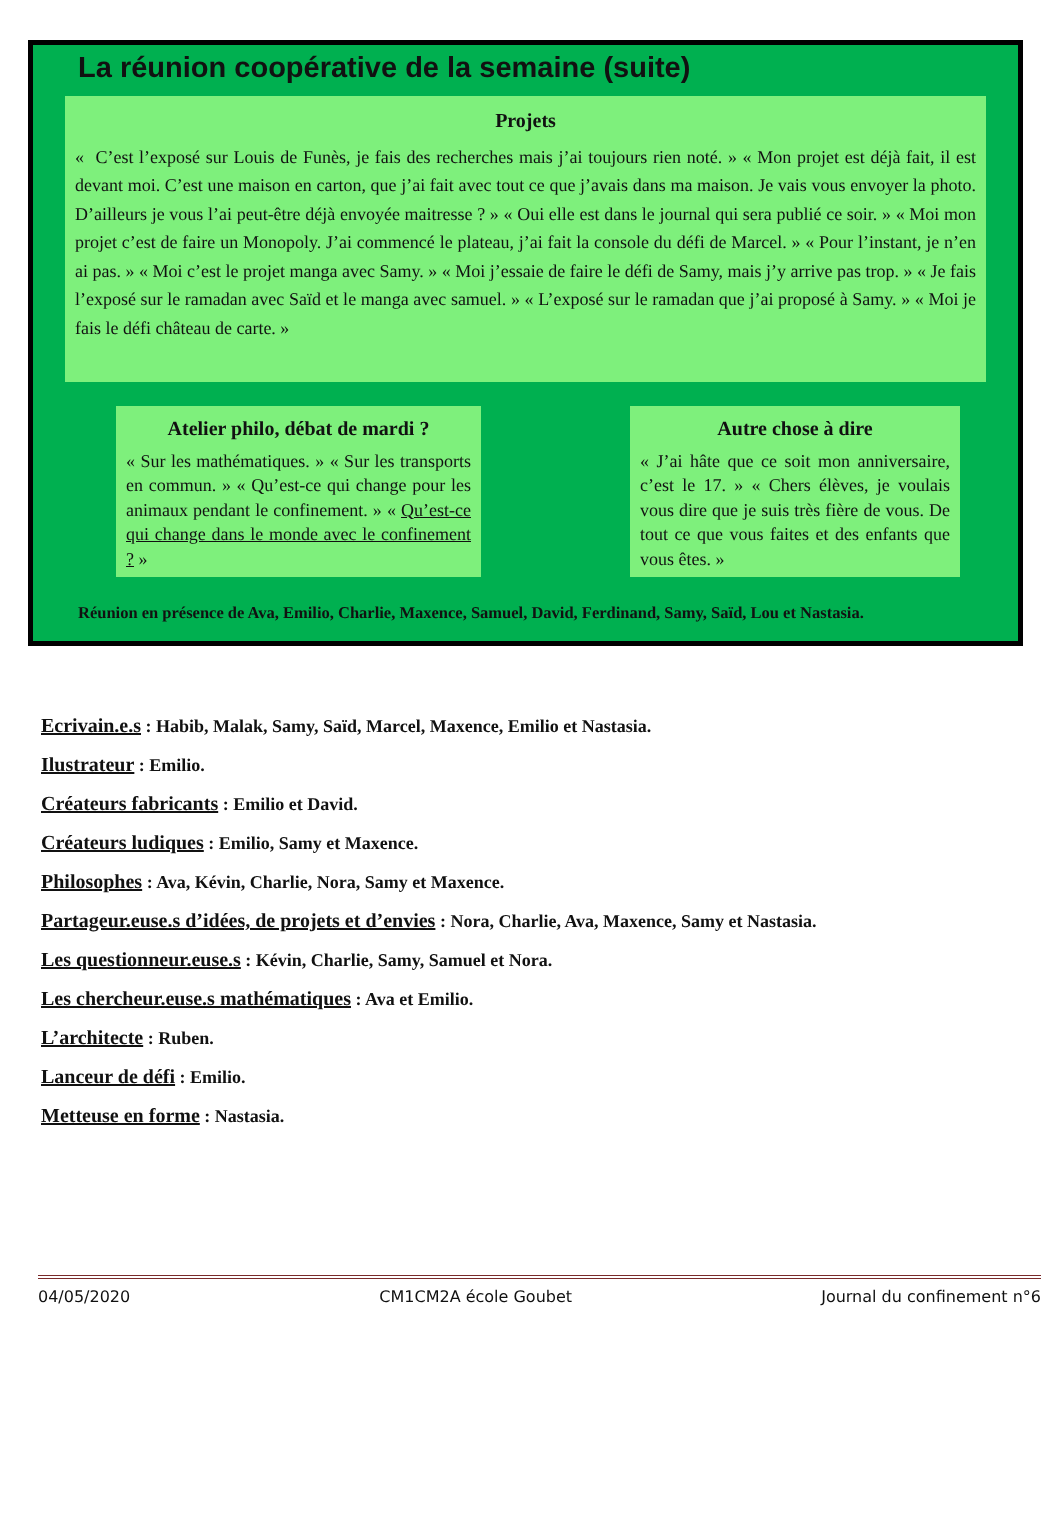La réunion coopérative de la semaine (suite)
Projets
« C’est l’exposé sur Louis de Funès, je fais des recherches mais j’ai toujours rien noté. » « Mon projet est déjà fait, il est devant moi. C’est une maison en carton, que j’ai fait avec tout ce que j’avais dans ma maison. Je vais vous envoyer la photo. D’ailleurs je vous l’ai peut-être déjà envoyée maitresse ? » « Oui elle est dans le journal qui sera publié ce soir. » « Moi mon projet c’est de faire un Monopoly. J’ai commencé le plateau, j’ai fait la console du défi de Marcel. » « Pour l’instant, je n’en ai pas. » « Moi c’est le projet manga avec Samy. » « Moi j’essaie de faire le défi de Samy, mais j’y arrive pas trop. » « Je fais l’exposé sur le ramadan avec Saïd et le manga avec samuel. » « L’exposé sur le ramadan que j’ai proposé à Samy. » « Moi je fais le défi château de carte. »
Atelier philo, débat de mardi ?
« Sur les mathématiques. » « Sur les transports en commun. » « Qu’est-ce qui change pour les animaux pendant le confinement. » « Qu’est-ce qui change dans le monde avec le confinement ? »
Autre chose à dire
« J’ai hâte que ce soit mon anniversaire, c’est le 17. » « Chers élèves, je voulais vous dire que je suis très fière de vous. De tout ce que vous faites et des enfants que vous êtes. »
Réunion en présence de Ava, Emilio, Charlie, Maxence, Samuel, David, Ferdinand, Samy, Saïd, Lou et Nastasia.
Ecrivain.e.s : Habib, Malak, Samy, Saïd, Marcel, Maxence, Emilio et Nastasia.
Ilustrateur : Emilio.
Créateurs fabricants : Emilio et David.
Créateurs ludiques : Emilio, Samy et Maxence.
Philosophes : Ava, Kévin, Charlie, Nora, Samy et Maxence.
Partageur.euse.s d’idées, de projets et d’envies : Nora, Charlie, Ava, Maxence, Samy et Nastasia.
Les questionneur.euse.s : Kévin, Charlie, Samy, Samuel et Nora.
Les chercheur.euse.s mathématiques : Ava et Emilio.
L’architecte : Ruben.
Lanceur de défi : Emilio.
Metteuse en forme : Nastasia.
04/05/2020 CM1CM2A école Goubet Journal du confinement n°6